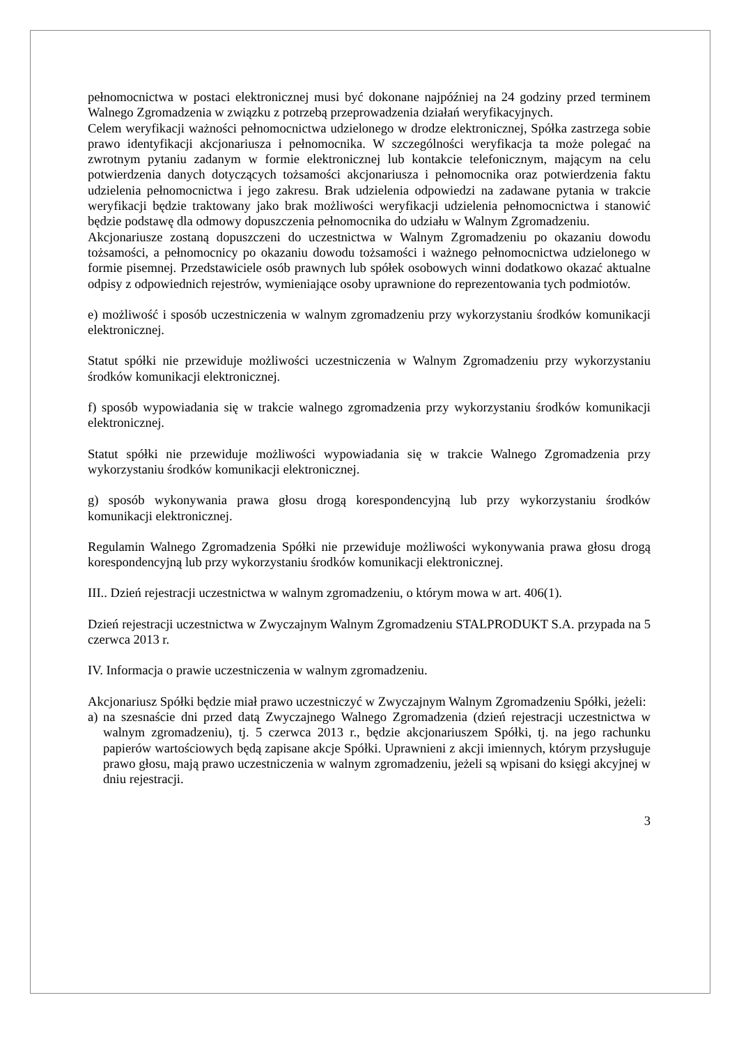pełnomocnictwa w postaci elektronicznej musi być dokonane najpóźniej na 24 godziny przed terminem Walnego Zgromadzenia w związku z potrzebą przeprowadzenia działań weryfikacyjnych.
Celem weryfikacji ważności pełnomocnictwa udzielonego w drodze elektronicznej, Spółka zastrzega sobie prawo identyfikacji akcjonariusza i pełnomocnika. W szczególności weryfikacja ta może polegać na zwrotnym pytaniu zadanym w formie elektronicznej lub kontakcie telefonicznym, mającym na celu potwierdzenia danych dotyczących tożsamości akcjonariusza i pełnomocnika oraz potwierdzenia faktu udzielenia pełnomocnictwa i jego zakresu. Brak udzielenia odpowiedzi na zadawane pytania w trakcie weryfikacji będzie traktowany jako brak możliwości weryfikacji udzielenia pełnomocnictwa i stanowić będzie podstawę dla odmowy dopuszczenia pełnomocnika do udziału w Walnym Zgromadzeniu.
Akcjonariusze zostaną dopuszczeni do uczestnictwa w Walnym Zgromadzeniu po okazaniu dowodu tożsamości, a pełnomocnicy po okazaniu dowodu tożsamości i ważnego pełnomocnictwa udzielonego w formie pisemnej. Przedstawiciele osób prawnych lub spółek osobowych winni dodatkowo okazać aktualne odpisy z odpowiednich rejestrów, wymieniające osoby uprawnione do reprezentowania tych podmiotów.
e) możliwość i sposób uczestniczenia w walnym zgromadzeniu przy wykorzystaniu środków komunikacji elektronicznej.
Statut spółki nie przewiduje możliwości uczestniczenia w Walnym Zgromadzeniu przy wykorzystaniu środków komunikacji elektronicznej.
f) sposób wypowiadania się w trakcie walnego zgromadzenia przy wykorzystaniu środków komunikacji elektronicznej.
Statut spółki nie przewiduje możliwości wypowiadania się w trakcie Walnego Zgromadzenia przy wykorzystaniu środków komunikacji elektronicznej.
g) sposób wykonywania prawa głosu drogą korespondencyjną lub przy wykorzystaniu środków komunikacji elektronicznej.
Regulamin Walnego Zgromadzenia Spółki nie przewiduje możliwości wykonywania prawa głosu drogą korespondencyjną lub przy wykorzystaniu środków komunikacji elektronicznej.
III.. Dzień rejestracji uczestnictwa w walnym zgromadzeniu, o którym mowa w art. 406(1).
Dzień rejestracji uczestnictwa w Zwyczajnym Walnym Zgromadzeniu STALPRODUKT S.A. przypada na 5 czerwca 2013 r.
IV. Informacja o prawie uczestniczenia w walnym zgromadzeniu.
Akcjonariusz Spółki będzie miał prawo uczestniczyć w Zwyczajnym Walnym Zgromadzeniu Spółki, jeżeli:
a) na szesnaście dni przed datą Zwyczajnego Walnego Zgromadzenia (dzień rejestracji uczestnictwa w walnym zgromadzeniu), tj. 5 czerwca 2013 r., będzie akcjonariuszem Spółki, tj. na jego rachunku papierów wartościowych będą zapisane akcje Spółki. Uprawnieni z akcji imiennych, którym przysługuje prawo głosu, mają prawo uczestniczenia w walnym zgromadzeniu, jeżeli są wpisani do księgi akcyjnej w dniu rejestracji.
3